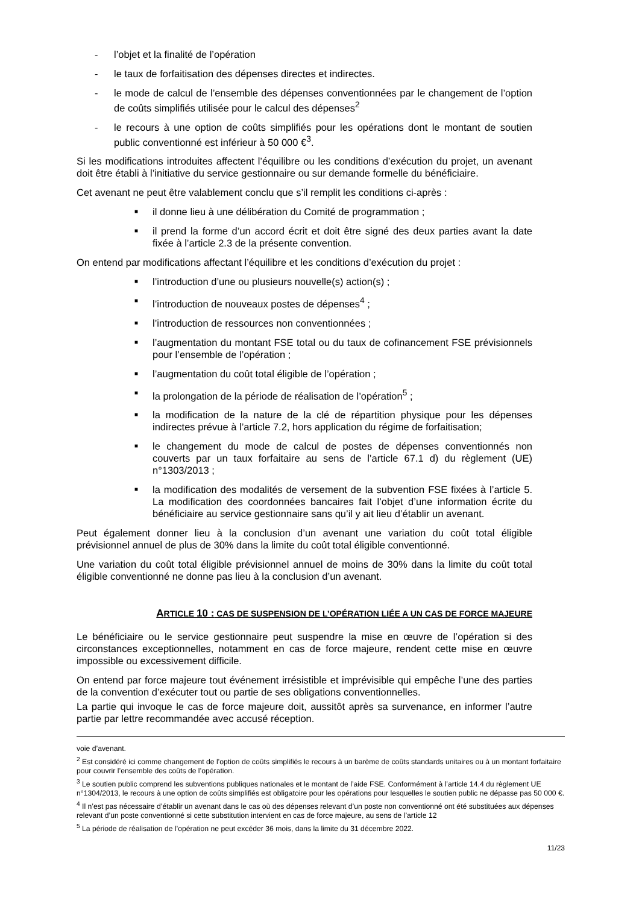- l’objet et la finalité de l’opération
- le taux de forfaitisation des dépenses directes et indirectes.
- le mode de calcul de l’ensemble des dépenses conventionnées par le changement de l’option de coûts simplifiés utilisée pour le calcul des dépenses<sup>2</sup>
- le recours à une option de coûts simplifiés pour les opérations dont le montant de soutien public conventionné est inférieur à 50 000 €<sup>3</sup>.
Si les modifications introduites affectent l’équilibre ou les conditions d’exécution du projet, un avenant doit être établi à l’initiative du service gestionnaire ou sur demande formelle du bénéficiaire.
Cet avenant ne peut être valablement conclu que s’il remplit les conditions ci-après :
■
il donne lieu à une délibération du Comité de programmation ;
■
il prend la forme d’un accord écrit et doit être signé des deux parties avant la date fixée à l’article 2.3 de la présente convention.
On entend par modifications affectant l’équilibre et les conditions d’exécution du projet :
■
l’introduction d’une ou plusieurs nouvelle(s) action(s) ;
■
l’introduction de nouveaux postes de dépenses<sup>4</sup> ;
■
l’introduction de ressources non conventionnées ;
■
l’augmentation du montant FSE total ou du taux de cofinancement FSE prévisionnels pour l’ensemble de l’opération ;
■
l’augmentation du coût total éligible de l’opération ;
■
la prolongation de la période de réalisation de l’opération<sup>5</sup> ;
■
la modification de la nature de la clé de répartition physique pour les dépenses indirectes prévue à l’article 7.2, hors application du régime de forfaitisation;
■
le changement du mode de calcul de postes de dépenses conventionnés non couverts par un taux forfaitaire au sens de l’article 67.1 d) du règlement (UE) n°1303/2013 ;
■
la modification des modalités de versement de la subvention FSE fixées à l’article 5. La modification des coordonnées bancaires fait l’objet d’une information écrite du bénéficiaire au service gestionnaire sans qu’il y ait lieu d’établir un avenant.
Peut également donner lieu à la conclusion d’un avenant une variation du coût total éligible prévisionnel annuel de plus de 30% dans la limite du coût total éligible conventionné.
Une variation du coût total éligible prévisionnel annuel de moins de 30% dans la limite du coût total éligible conventionné ne donne pas lieu à la conclusion d’un avenant.
ARTICLE 10 : CAS DE SUSPENSION DE L’OPÉRATION LIÉE A UN CAS DE FORCE MAJEURE
Le bénéficiaire ou le service gestionnaire peut suspendre la mise en œuvre de l’opération si des circonstances exceptionnelles, notamment en cas de force majeure, rendent cette mise en œuvre impossible ou excessivement difficile.
On entend par force majeure tout événement irrésistible et imprévisible qui empêche l’une des parties de la convention d’exécuter tout ou partie de ses obligations conventionnelles.
La partie qui invoque le cas de force majeure doit, aussitôt après sa survenance, en informer l’autre partie par lettre recommandée avec accusé réception.
voie d’avenant.
<sup>2</sup> Est considéré ici comme changement de l’option de coûts simplifiés le recours à un barème de coûts standards unitaires ou à un montant forfaitaire pour couvrir l’ensemble des coûts de l’opération.
<sup>3</sup> Le soutien public comprend les subventions publiques nationales et le montant de l’aide FSE. Conformément à l’article 14.4 du règlement UE n°1304/2013, le recours à une option de coûts simplifiés est obligatoire pour les opérations pour lesquelles le soutien public ne dépasse pas 50 000 €.
<sup>4</sup> Il n’est pas nécessaire d’établir un avenant dans le cas où des dépenses relevant d’un poste non conventionné ont été substituées aux dépenses relevant d’un poste conventionné si cette substitution intervient en cas de force majeure, au sens de l’article 12
<sup>5</sup> La période de réalisation de l’opération ne peut excéder 36 mois, dans la limite du 31 décembre 2022.
11/23